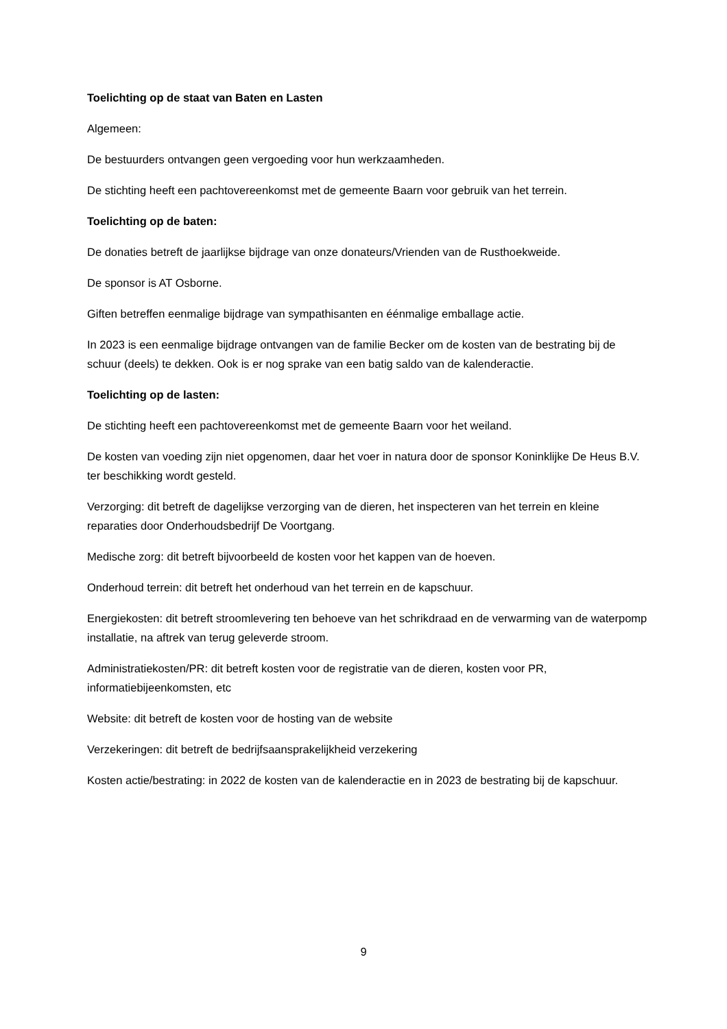Toelichting op de staat van Baten en Lasten
Algemeen:
De bestuurders ontvangen geen vergoeding voor hun werkzaamheden.
De stichting heeft een pachtovereenkomst met de gemeente Baarn voor gebruik van het terrein.
Toelichting op de baten:
De donaties betreft de jaarlijkse bijdrage van onze donateurs/Vrienden van de Rusthoekweide.
De sponsor is AT Osborne.
Giften betreffen eenmalige bijdrage van sympathisanten en éénmalige emballage actie.
In 2023 is een eenmalige bijdrage ontvangen van de familie Becker om de kosten van de bestrating bij de schuur (deels) te dekken. Ook is er nog sprake van een batig saldo van de kalenderactie.
Toelichting op de lasten:
De stichting heeft een pachtovereenkomst met de gemeente Baarn voor het weiland.
De kosten van voeding zijn niet opgenomen, daar het voer in natura door de sponsor Koninklijke De Heus B.V. ter beschikking wordt gesteld.
Verzorging: dit betreft de dagelijkse verzorging van de dieren, het inspecteren van het terrein en kleine reparaties door Onderhoudsbedrijf De Voortgang.
Medische zorg: dit betreft bijvoorbeeld de kosten voor het kappen van de hoeven.
Onderhoud terrein: dit betreft het onderhoud van het terrein en de kapschuur.
Energiekosten: dit betreft stroomlevering ten behoeve van het schrikdraad en de verwarming van de waterpomp installatie, na aftrek van terug geleverde stroom.
Administratiekosten/PR: dit betreft kosten voor de registratie van de dieren, kosten voor PR, informatiebijeenkomsten, etc
Website: dit betreft de kosten voor de hosting van de website
Verzekeringen: dit betreft de bedrijfsaansprakelijkheid verzekering
Kosten actie/bestrating: in 2022 de kosten van de kalenderactie en in 2023 de bestrating bij de kapschuur.
9